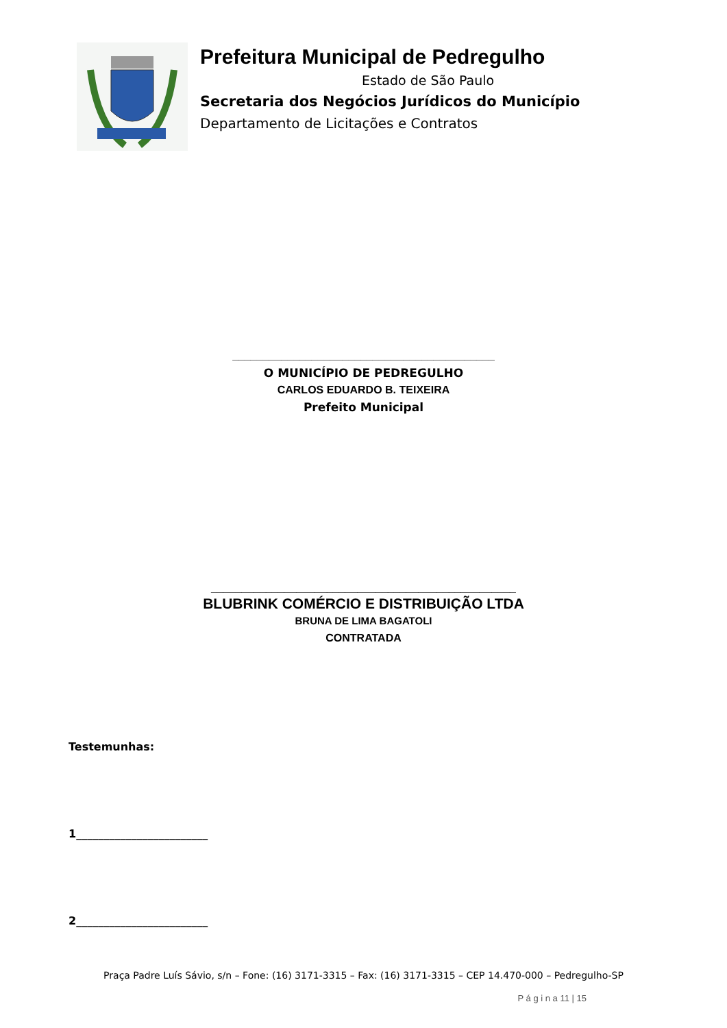Prefeitura Municipal de Pedregulho
Estado de São Paulo
Secretaria dos Negócios Jurídicos do Município
Departamento de Licitações e Contratos
___________________________________________
O MUNICÍPIO DE PEDREGULHO
CARLOS EDUARDO B. TEIXEIRA
Prefeito Municipal
__________________________________________________
BLUBRINK COMÉRCIO E DISTRIBUIÇÃO LTDA
BRUNA DE LIMA BAGATOLI
CONTRATADA
Testemunhas:
1________________________
2________________________
Praça Padre Luís Sávio, s/n – Fone: (16) 3171-3315 – Fax: (16) 3171-3315 – CEP 14.470-000 – Pedregulho-SP
P á g i n a 11 | 15